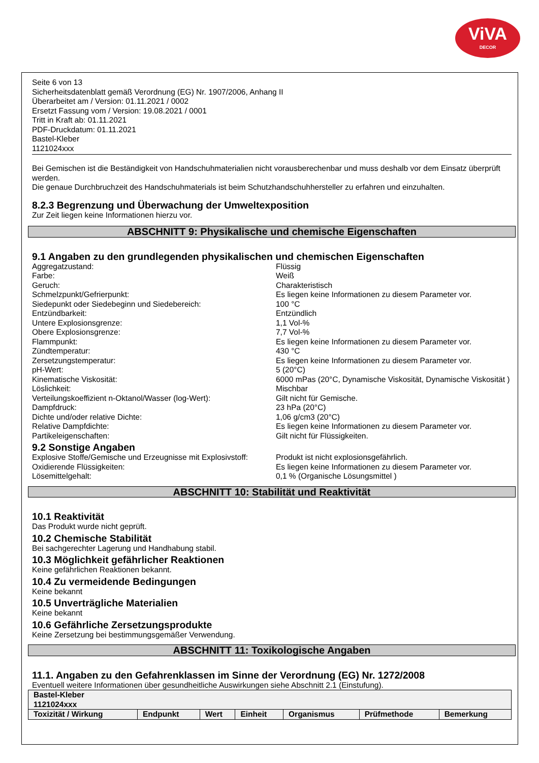ViVA
DECOR
Seite 6 von 13
Sicherheitsdatenblatt gemäß Verordnung (EG) Nr. 1907/2006, Anhang II
Überarbeitet am / Version: 01.11.2021 / 0002
Ersetzt Fassung vom / Version: 19.08.2021 / 0001
Tritt in Kraft ab: 01.11.2021
PDF-Druckdatum: 01.11.2021
Bastel-Kleber
1121024xxx
Bei Gemischen ist die Beständigkeit von Handschuhmaterialien nicht vorausberechenbar und muss deshalb vor dem Einsatz überprüft werden.
Die genaue Durchbruchzeit des Handschuhmaterials ist beim Schutzhandschuhhersteller zu erfahren und einzuhalten.
8.2.3 Begrenzung und Überwachung der Umweltexposition
Zur Zeit liegen keine Informationen hierzu vor.
ABSCHNITT 9: Physikalische und chemische Eigenschaften
9.1 Angaben zu den grundlegenden physikalischen und chemischen Eigenschaften
Aggregatzustand:
Flüssig
Farbe:
Weiß
Geruch:
Charakteristisch
Schmelzpunkt/Gefrierpunkt:
Es liegen keine Informationen zu diesem Parameter vor.
Siedepunkt oder Siedebeginn und Siedebereich:
100 °C
Entzündbarkeit:
Entzündlich
Untere Explosionsgrenze:
1,1 Vol-%
Obere Explosionsgrenze:
7,7 Vol-%
Flammpunkt:
Es liegen keine Informationen zu diesem Parameter vor.
Zündtemperatur:
430 °C
Zersetzungstemperatur:
Es liegen keine Informationen zu diesem Parameter vor.
pH-Wert:
5 (20°C)
Kinematische Viskosität:
6000 mPas (20°C, Dynamische Viskosität, Dynamische Viskosität )
Löslichkeit:
Mischbar
Verteilungskoeffizient n-Oktanol/Wasser (log-Wert):
Gilt nicht für Gemische.
Dampfdruck:
23 hPa (20°C)
Dichte und/oder relative Dichte:
1,06 g/cm3 (20°C)
Relative Dampfdichte:
Es liegen keine Informationen zu diesem Parameter vor.
Partikeleigenschaften:
Gilt nicht für Flüssigkeiten.
9.2 Sonstige Angaben
Explosive Stoffe/Gemische und Erzeugnisse mit Explosivstoff:
Produkt ist nicht explosionsgefährlich.
Oxidierende Flüssigkeiten:
Es liegen keine Informationen zu diesem Parameter vor.
Lösemittelgehalt:
0,1 % (Organische Lösungsmittel )
ABSCHNITT 10: Stabilität und Reaktivität
10.1 Reaktivität
Das Produkt wurde nicht geprüft.
10.2 Chemische Stabilität
Bei sachgerechter Lagerung und Handhabung stabil.
10.3 Möglichkeit gefährlicher Reaktionen
Keine gefährlichen Reaktionen bekannt.
10.4 Zu vermeidende Bedingungen
Keine bekannt
10.5 Unverträgliche Materialien
Keine bekannt
10.6 Gefährliche Zersetzungsprodukte
Keine Zersetzung bei bestimmungsgemäßer Verwendung.
ABSCHNITT 11: Toxikologische Angaben
11.1. Angaben zu den Gefahrenklassen im Sinne der Verordnung (EG) Nr. 1272/2008
Eventuell weitere Informationen über gesundheitliche Auswirkungen siehe Abschnitt 2.1 (Einstufung).
| Bastel-Kleber 1121024xxx | | | | | | |
| --- | --- | --- | --- | --- | --- | --- |
| Toxizität / Wirkung | Endpunkt | Wert | Einheit | Organismus | Prüfmethode | Bemerkung |